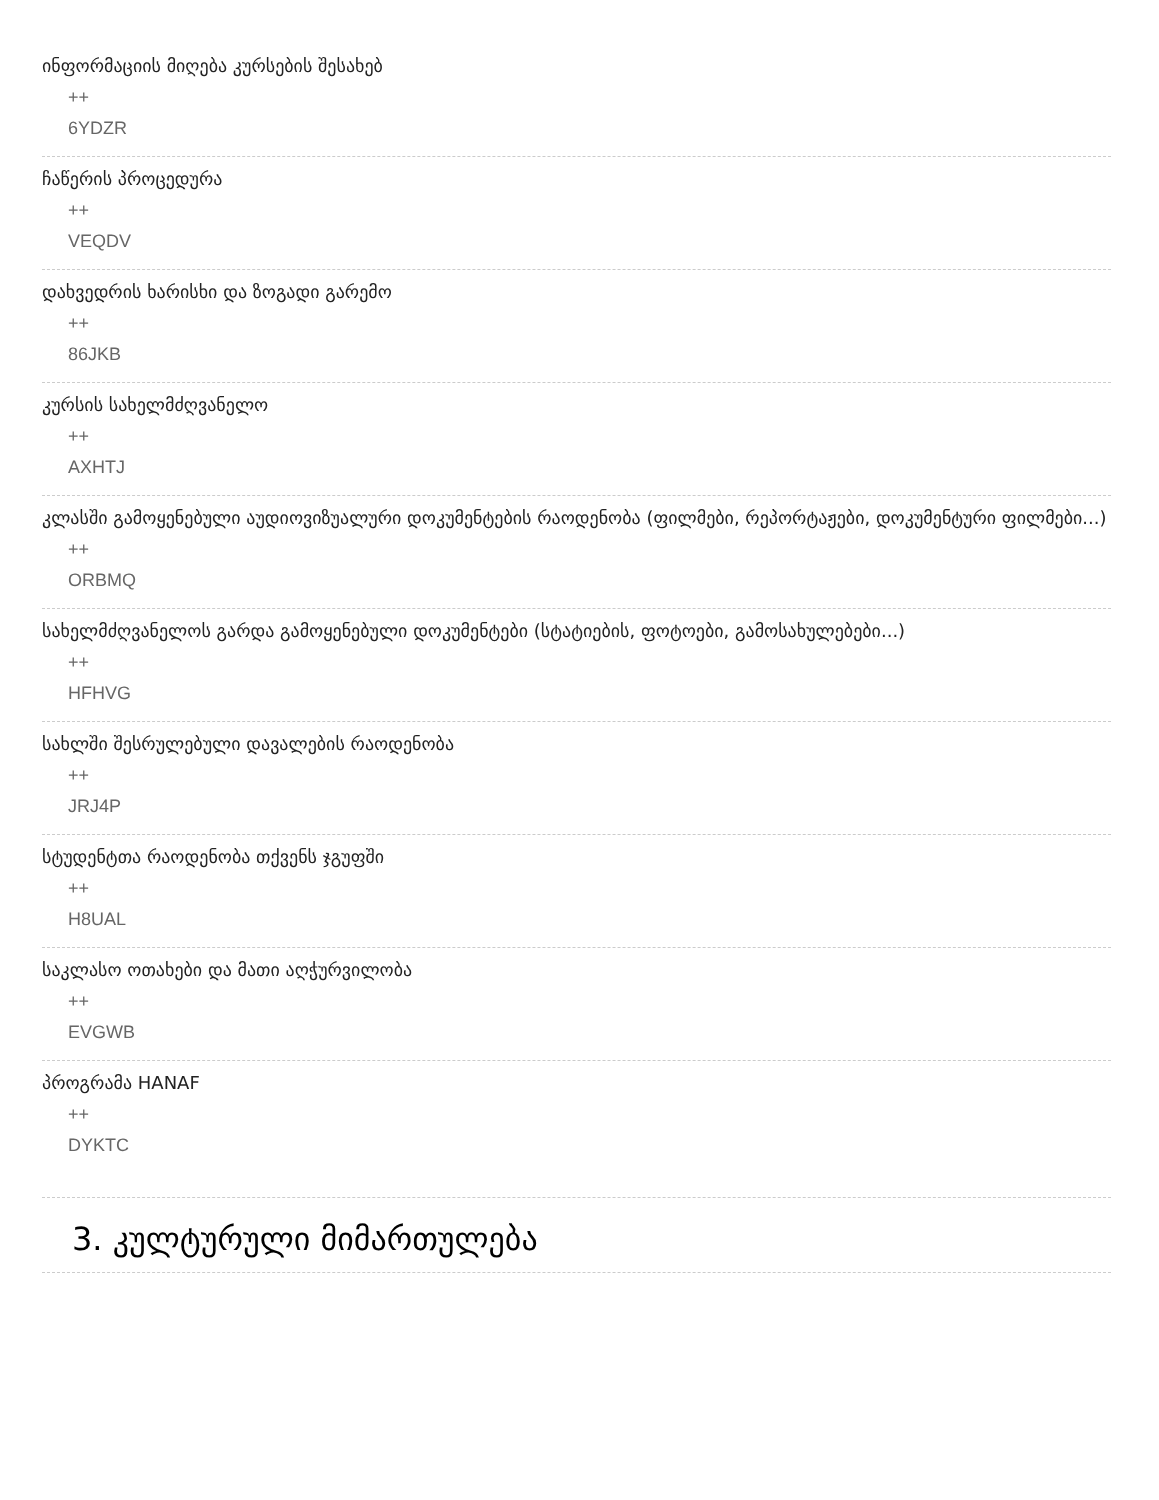ინფორმაციის მიღება კურსების შესახებ
++
6YDZR
ჩაწერის პროცედურა
++
VEQDV
დახვედრის ხარისხი და ზოგადი გარემო
++
86JKB
კურსის სახელმძღვანელო
++
AXHTJ
კლასში გამოყენებული აუდიოვიზუალური დოკუმენტების რაოდენობა (ფილმები, რეპორტაჟები, დოკუმენტური ფილმები...)
++
ORBMQ
სახელმძღვანელოს გარდა გამოყენებული დოკუმენტები (სტატიების, ფოტოები, გამოსახულებები...)
++
HFHVG
სახლში შესრულებული დავალების რაოდენობა
++
JRJ4P
სტუდენტთა რაოდენობა თქვენს ჯგუფში
++
H8UAL
საკლასო ოთახები და მათი აღჭურვილობა
++
EVGWB
პროგრამა HANAF
++
DYKTC
3. კულტურული მიმართულება